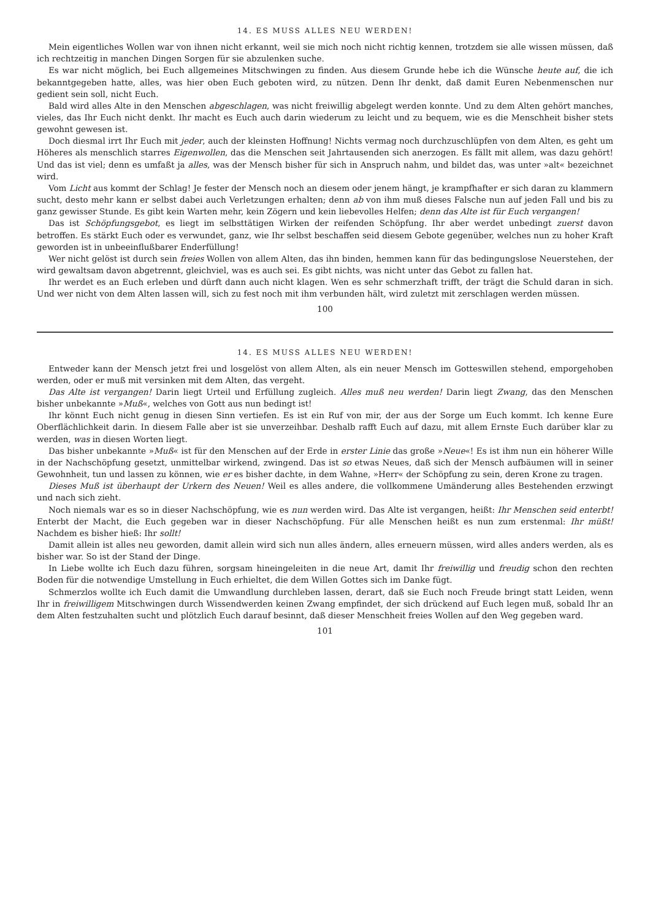14. ES MUSS ALLES NEU WERDEN!
Mein eigentliches Wollen war von ihnen nicht erkannt, weil sie mich noch nicht richtig kennen, trotzdem sie alle wissen müssen, daß ich rechtzeitig in manchen Dingen Sorgen für sie abzulenken suche.
Es war nicht möglich, bei Euch allgemeines Mitschwingen zu finden. Aus diesem Grunde hebe ich die Wünsche heute auf, die ich bekanntgegeben hatte, alles, was hier oben Euch geboten wird, zu nützen. Denn Ihr denkt, daß damit Euren Nebenmenschen nur gedient sein soll, nicht Euch.
Bald wird alles Alte in den Menschen abgeschlagen, was nicht freiwillig abgelegt werden konnte. Und zu dem Alten gehört manches, vieles, das Ihr Euch nicht denkt. Ihr macht es Euch auch darin wiederum zu leicht und zu bequem, wie es die Menschheit bisher stets gewohnt gewesen ist.
Doch diesmal irrt Ihr Euch mit jeder, auch der kleinsten Hoffnung! Nichts vermag noch durchzuschlüpfen von dem Alten, es geht um Höheres als menschlich starres Eigenwollen, das die Menschen seit Jahrtausenden sich anerzogen. Es fällt mit allem, was dazu gehört! Und das ist viel; denn es umfaßt ja alles, was der Mensch bisher für sich in Anspruch nahm, und bildet das, was unter »alt« bezeichnet wird.
Vom Licht aus kommt der Schlag! Je fester der Mensch noch an diesem oder jenem hängt, je krampfhafter er sich daran zu klammern sucht, desto mehr kann er selbst dabei auch Verletzungen erhalten; denn ab von ihm muß dieses Falsche nun auf jeden Fall und bis zu ganz gewisser Stunde. Es gibt kein Warten mehr, kein Zögern und kein liebevolles Helfen; denn das Alte ist für Euch vergangen!
Das ist Schöpfungsgebot, es liegt im selbsttätigen Wirken der reifenden Schöpfung. Ihr aber werdet unbedingt zuerst davon betroffen. Es stärkt Euch oder es verwundet, ganz, wie Ihr selbst beschaffen seid diesem Gebote gegenüber, welches nun zu hoher Kraft geworden ist in unbeeinflußbarer Enderfüllung!
Wer nicht gelöst ist durch sein freies Wollen von allem Alten, das ihn binden, hemmen kann für das bedingungslose Neuerstehen, der wird gewaltsam davon abgetrennt, gleichviel, was es auch sei. Es gibt nichts, was nicht unter das Gebot zu fallen hat.
Ihr werdet es an Euch erleben und dürft dann auch nicht klagen. Wen es sehr schmerzhaft trifft, der trägt die Schuld daran in sich. Und wer nicht von dem Alten lassen will, sich zu fest noch mit ihm verbunden hält, wird zuletzt mit zerschlagen werden müssen.
100
14. ES MUSS ALLES NEU WERDEN!
Entweder kann der Mensch jetzt frei und losgelöst von allem Alten, als ein neuer Mensch im Gotteswillen stehend, emporgehoben werden, oder er muß mit versinken mit dem Alten, das vergeht.
Das Alte ist vergangen! Darin liegt Urteil und Erfüllung zugleich. Alles muß neu werden! Darin liegt Zwang, das den Menschen bisher unbekannte »Muß«, welches von Gott aus nun bedingt ist!
Ihr könnt Euch nicht genug in diesen Sinn vertiefen. Es ist ein Ruf von mir, der aus der Sorge um Euch kommt. Ich kenne Eure Oberflächlichkeit darin. In diesem Falle aber ist sie unverzeihbar. Deshalb rafft Euch auf dazu, mit allem Ernste Euch darüber klar zu werden, was in diesen Worten liegt.
Das bisher unbekannte »Muß« ist für den Menschen auf der Erde in erster Linie das große »Neue«! Es ist ihm nun ein höherer Wille in der Nachschöpfung gesetzt, unmittelbar wirkend, zwingend. Das ist so etwas Neues, daß sich der Mensch aufbäumen will in seiner Gewohnheit, tun und lassen zu können, wie er es bisher dachte, in dem Wahne, »Herr« der Schöpfung zu sein, deren Krone zu tragen.
Dieses Muß ist überhaupt der Urkern des Neuen! Weil es alles andere, die vollkommene Umänderung alles Bestehenden erzwingt und nach sich zieht.
Noch niemals war es so in dieser Nachschöpfung, wie es nun werden wird. Das Alte ist vergangen, heißt: Ihr Menschen seid enterbt! Enterbt der Macht, die Euch gegeben war in dieser Nachschöpfung. Für alle Menschen heißt es nun zum erstenmal: Ihr müßt! Nachdem es bisher hieß: Ihr sollt!
Damit allein ist alles neu geworden, damit allein wird sich nun alles ändern, alles erneuern müssen, wird alles anders werden, als es bisher war. So ist der Stand der Dinge.
In Liebe wollte ich Euch dazu führen, sorgsam hineingeleiten in die neue Art, damit Ihr freiwillig und freudig schon den rechten Boden für die notwendige Umstellung in Euch erhieltet, die dem Willen Gottes sich im Danke fügt.
Schmerzlos wollte ich Euch damit die Umwandlung durchleben lassen, derart, daß sie Euch noch Freude bringt statt Leiden, wenn Ihr in freiwilligem Mitschwingen durch Wissendwerden keinen Zwang empfindet, der sich drückend auf Euch legen muß, sobald Ihr an dem Alten festzuhalten sucht und plötzlich Euch darauf besinnt, daß dieser Menschheit freies Wollen auf den Weg gegeben ward.
101